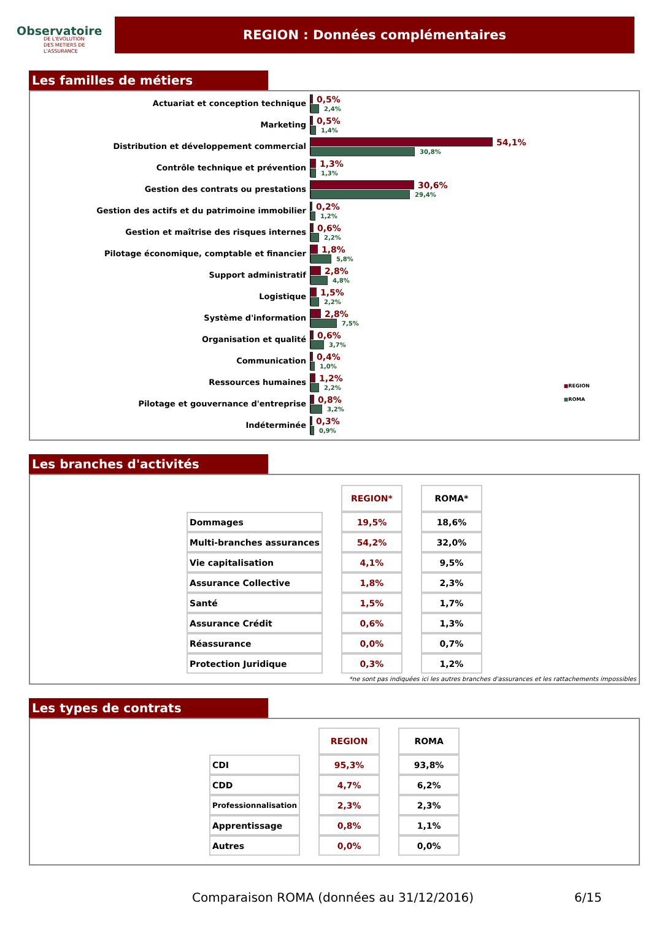Observatoire
DE L'EVOLUTION
DES METIERS DE L'ASSURANCE
REGION : Données complémentaires
Les familles de métiers
■REGION
■ROMA
Actuariat et conception technique
0,5%
2,4%
Marketing
0,5%
1,4%
Distribution et développement commercial
54,1%
30,8%
Contrôle technique et prévention
1,3%
1,3%
Gestion des contrats ou prestations
30,6%
29,4%
Gestion des actifs et du patrimoine immobilier
0,2%
1,2%
Gestion et maîtrise des risques internes
0,6%
2,2%
Pilotage économique, comptable et financier
1,8%
5,8%
Support administratif
2,8%
4,8%
Logistique
1,5%
2,2%
Système d'information
2,8%
7,5%
Organisation et qualité
0,6%
3,7%
Communication
0,4%
1,0%
Ressources humaines
1,2%
2,2%
Pilotage et gouvernance d'entreprise
0,8%
3,2%
Indéterminée
0,3%
0,9%
Les branches d'activités
| | REGION* | ROMA* |
| Dommages | 19,5% | 18,6% |
| Multi-branches assurances | 54,2% | 32,0% |
| Vie capitalisation | 4,1% | 9,5% |
| Assurance Collective | 1,8% | 2,3% |
| Santé | 1,5% | 1,7% |
| Assurance Crédit | 0,6% | 1,3% |
| Réassurance | 0,0% | 0,7% |
| Protection Juridique | 0,3% | 1,2% |
*ne sont pas indiquées ici les autres branches d'assurances et les rattachements impossibles
Les types de contrats
| | REGION | ROMA |
| CDI | 95,3% | 93,8% |
| CDD | 4,7% | 6,2% |
| Professionnalisation | 2,3% | 2,3% |
| Apprentissage | 0,8% | 1,1% |
| Autres | 0,0% | 0,0% |
Comparaison ROMA (données au 31/12/2016) 6/15